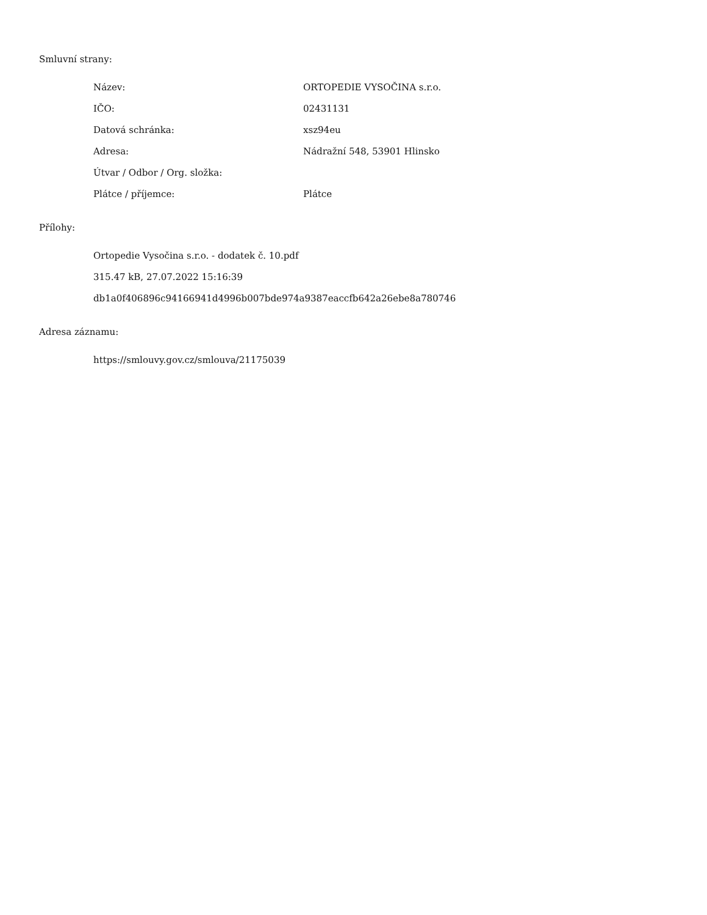Smluvní strany:
Název: ORTOPEDIE VYSOČINA s.r.o.
IČO: 02431131
Datová schránka: xsz94eu
Adresa: Nádražní 548, 53901 Hlinsko
Útvar / Odbor / Org. složka:
Plátce / příjemce: Plátce
Přílohy:
Ortopedie Vysočina s.r.o. - dodatek č. 10.pdf
315.47 kB, 27.07.2022 15:16:39
db1a0f406896c94166941d4996b007bde974a9387eaccfb642a26ebe8a780746
Adresa záznamu:
https://smlouvy.gov.cz/smlouva/21175039